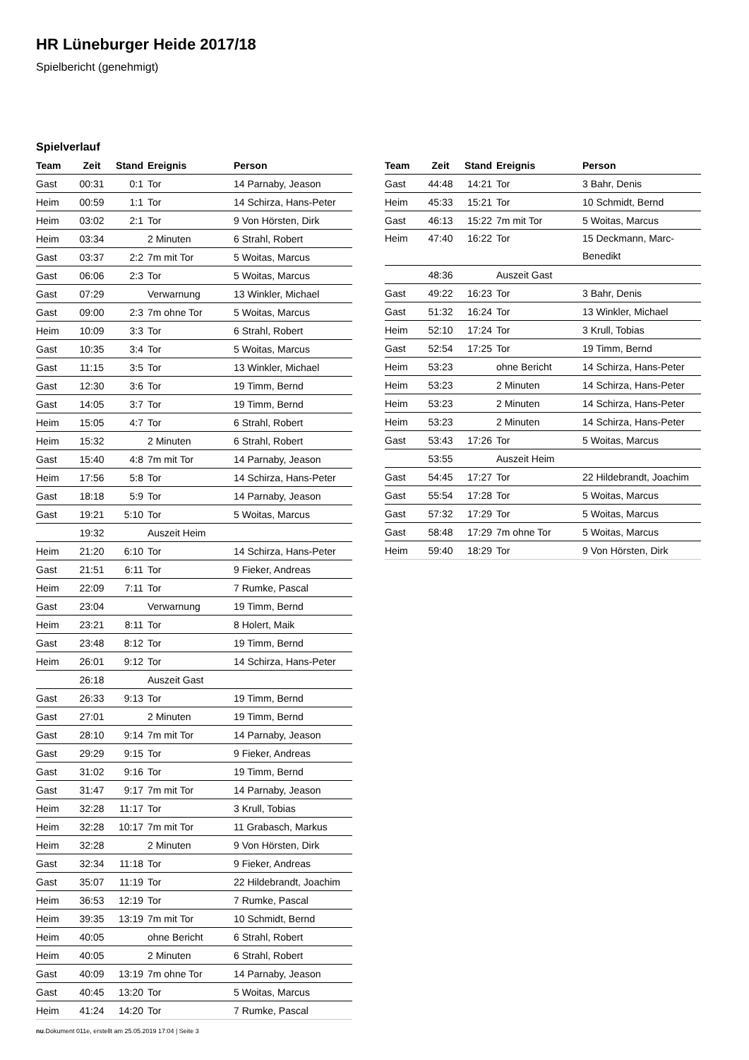HR Lüneburger Heide 2017/18
Spielbericht (genehmigt)
Spielverlauf
| Team | Zeit | Stand | Ereignis | Person |
| --- | --- | --- | --- | --- |
| Gast | 00:31 | 0:1 | Tor | 14 Parnaby, Jeason |
| Heim | 00:59 | 1:1 | Tor | 14 Schirza, Hans-Peter |
| Heim | 03:02 | 2:1 | Tor | 9 Von Hörsten, Dirk |
| Heim | 03:34 | | 2 Minuten | 6 Strahl, Robert |
| Gast | 03:37 | 2:2 | 7m mit Tor | 5 Woitas, Marcus |
| Gast | 06:06 | 2:3 | Tor | 5 Woitas, Marcus |
| Gast | 07:29 | | Verwarnung | 13 Winkler, Michael |
| Gast | 09:00 | 2:3 | 7m ohne Tor | 5 Woitas, Marcus |
| Heim | 10:09 | 3:3 | Tor | 6 Strahl, Robert |
| Gast | 10:35 | 3:4 | Tor | 5 Woitas, Marcus |
| Gast | 11:15 | 3:5 | Tor | 13 Winkler, Michael |
| Gast | 12:30 | 3:6 | Tor | 19 Timm, Bernd |
| Gast | 14:05 | 3:7 | Tor | 19 Timm, Bernd |
| Heim | 15:05 | 4:7 | Tor | 6 Strahl, Robert |
| Heim | 15:32 | | 2 Minuten | 6 Strahl, Robert |
| Gast | 15:40 | 4:8 | 7m mit Tor | 14 Parnaby, Jeason |
| Heim | 17:56 | 5:8 | Tor | 14 Schirza, Hans-Peter |
| Gast | 18:18 | 5:9 | Tor | 14 Parnaby, Jeason |
| Gast | 19:21 | 5:10 | Tor | 5 Woitas, Marcus |
| | 19:32 | | Auszeit Heim | |
| Heim | 21:20 | 6:10 | Tor | 14 Schirza, Hans-Peter |
| Gast | 21:51 | 6:11 | Tor | 9 Fieker, Andreas |
| Heim | 22:09 | 7:11 | Tor | 7 Rumke, Pascal |
| Gast | 23:04 | | Verwarnung | 19 Timm, Bernd |
| Heim | 23:21 | 8:11 | Tor | 8 Holert, Maik |
| Gast | 23:48 | 8:12 | Tor | 19 Timm, Bernd |
| Heim | 26:01 | 9:12 | Tor | 14 Schirza, Hans-Peter |
| | 26:18 | | Auszeit Gast | |
| Gast | 26:33 | 9:13 | Tor | 19 Timm, Bernd |
| Gast | 27:01 | | 2 Minuten | 19 Timm, Bernd |
| Gast | 28:10 | 9:14 | 7m mit Tor | 14 Parnaby, Jeason |
| Gast | 29:29 | 9:15 | Tor | 9 Fieker, Andreas |
| Gast | 31:02 | 9:16 | Tor | 19 Timm, Bernd |
| Gast | 31:47 | 9:17 | 7m mit Tor | 14 Parnaby, Jeason |
| Heim | 32:28 | 11:17 | Tor | 3 Krull, Tobias |
| Heim | 32:28 | 10:17 | 7m mit Tor | 11 Grabasch, Markus |
| Heim | 32:28 | | 2 Minuten | 9 Von Hörsten, Dirk |
| Gast | 32:34 | 11:18 | Tor | 9 Fieker, Andreas |
| Gast | 35:07 | 11:19 | Tor | 22 Hildebrandt, Joachim |
| Heim | 36:53 | 12:19 | Tor | 7 Rumke, Pascal |
| Heim | 39:35 | 13:19 | 7m mit Tor | 10 Schmidt, Bernd |
| Heim | 40:05 | | ohne Bericht | 6 Strahl, Robert |
| Heim | 40:05 | | 2 Minuten | 6 Strahl, Robert |
| Gast | 40:09 | 13:19 | 7m ohne Tor | 14 Parnaby, Jeason |
| Gast | 40:45 | 13:20 | Tor | 5 Woitas, Marcus |
| Heim | 41:24 | 14:20 | Tor | 7 Rumke, Pascal |
| Team | Zeit | Stand | Ereignis | Person |
| --- | --- | --- | --- | --- |
| Gast | 44:48 | 14:21 | Tor | 3 Bahr, Denis |
| Heim | 45:33 | 15:21 | Tor | 10 Schmidt, Bernd |
| Gast | 46:13 | 15:22 | 7m mit Tor | 5 Woitas, Marcus |
| Heim | 47:40 | 16:22 | Tor | 15 Deckmann, Marc- Benedikt |
| | 48:36 | | Auszeit Gast | |
| Gast | 49:22 | 16:23 | Tor | 3 Bahr, Denis |
| Gast | 51:32 | 16:24 | Tor | 13 Winkler, Michael |
| Heim | 52:10 | 17:24 | Tor | 3 Krull, Tobias |
| Gast | 52:54 | 17:25 | Tor | 19 Timm, Bernd |
| Heim | 53:23 | | ohne Bericht | 14 Schirza, Hans-Peter |
| Heim | 53:23 | | 2 Minuten | 14 Schirza, Hans-Peter |
| Heim | 53:23 | | 2 Minuten | 14 Schirza, Hans-Peter |
| Heim | 53:23 | | 2 Minuten | 14 Schirza, Hans-Peter |
| Gast | 53:43 | 17:26 | Tor | 5 Woitas, Marcus |
| | 53:55 | | Auszeit Heim | |
| Gast | 54:45 | 17:27 | Tor | 22 Hildebrandt, Joachim |
| Gast | 55:54 | 17:28 | Tor | 5 Woitas, Marcus |
| Gast | 57:32 | 17:29 | Tor | 5 Woitas, Marcus |
| Gast | 58:48 | 17:29 | 7m ohne Tor | 5 Woitas, Marcus |
| Heim | 59:40 | 18:29 | Tor | 9 Von Hörsten, Dirk |
nu.Dokument 011e, erstellt am 25.05.2019 17:04 | Seite 3